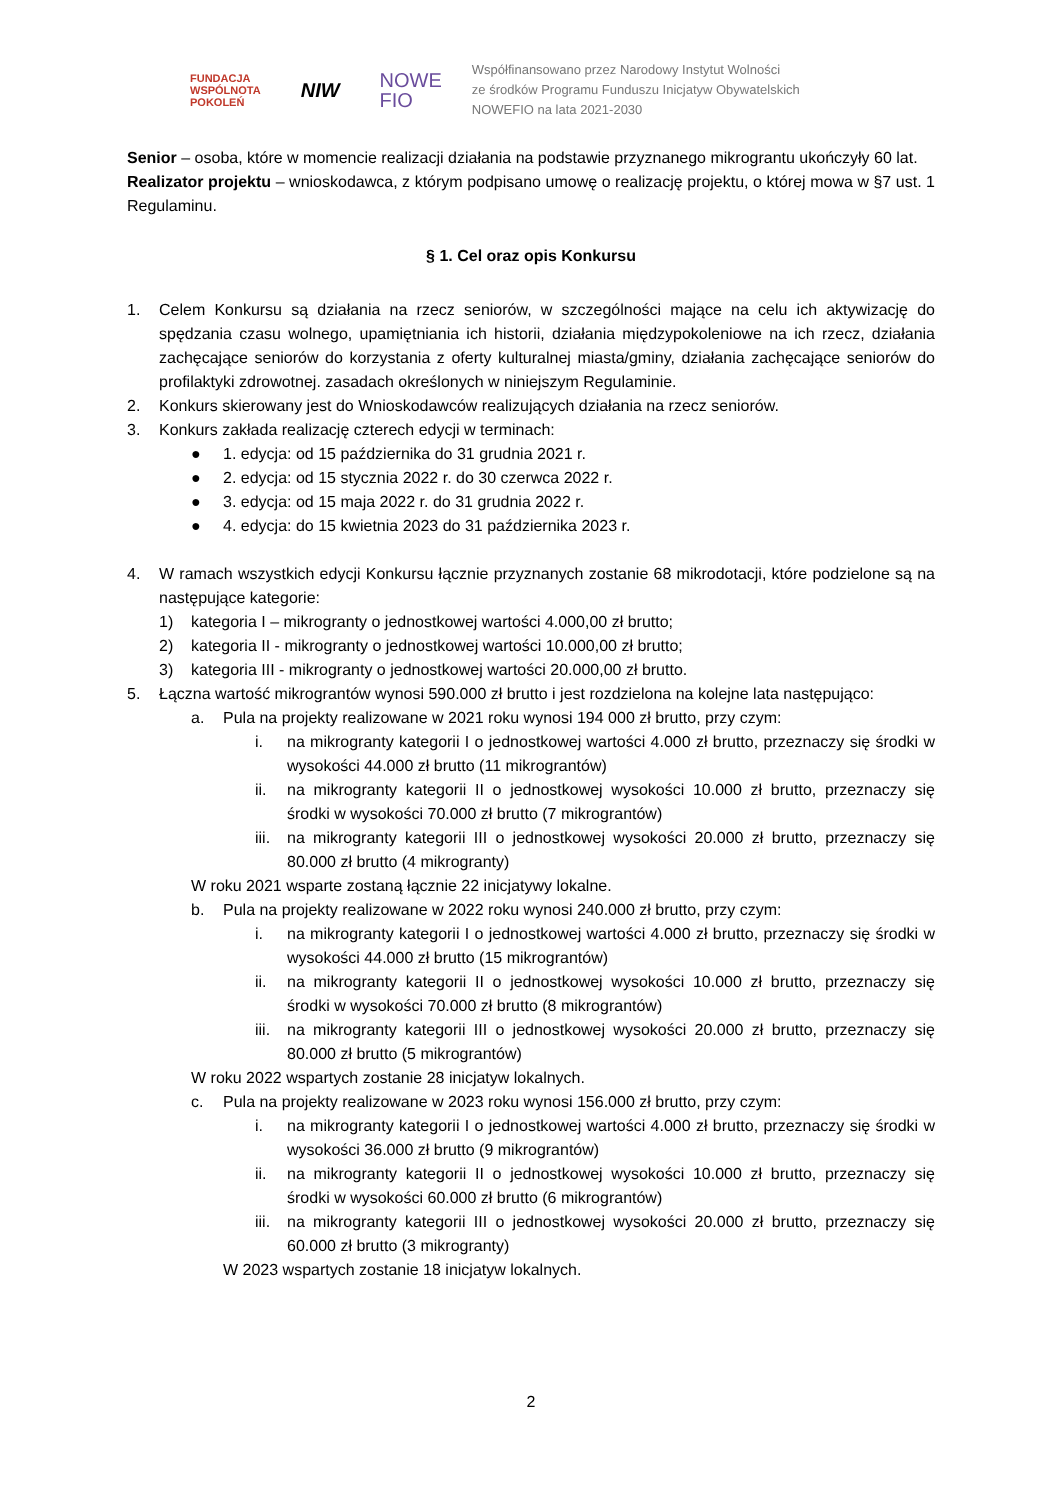FUNDACJA
WSPÓLNOTA
POKOLEŃ
NIW
NOWE
FIO
Współfinansowano przez Narodowy Instytut Wolności
ze środków Programu Funduszu Inicjatyw Obywatelskich
NOWEFIO na lata 2021-2030
Senior – osoba, które w momencie realizacji działania na podstawie przyznanego mikrograntu ukończyły 60 lat.
Realizator projektu – wnioskodawca, z którym podpisano umowę o realizację projektu, o której mowa w §7 ust. 1 Regulaminu.
§ 1. Cel oraz opis Konkursu
1. Celem Konkursu są działania na rzecz seniorów, w szczególności mające na celu ich aktywizację do spędzania czasu wolnego, upamiętniania ich historii, działania międzypokoleniowe na ich rzecz, działania zachęcające seniorów do korzystania z oferty kulturalnej miasta/gminy, działania zachęcające seniorów do profilaktyki zdrowotnej. zasadach określonych w niniejszym Regulaminie.
2. Konkurs skierowany jest do Wnioskodawców realizujących działania na rzecz seniorów.
3. Konkurs zakłada realizację czterech edycji w terminach:
● 1. edycja: od 15 października do 31 grudnia 2021 r.
● 2. edycja: od 15 stycznia 2022 r. do 30 czerwca 2022 r.
● 3. edycja: od 15 maja 2022 r. do 31 grudnia 2022 r.
● 4. edycja: do 15 kwietnia 2023 do 31 października 2023 r.
4. W ramach wszystkich edycji Konkursu łącznie przyznanych zostanie 68 mikrodotacji, które podzielone są na następujące kategorie:
1) kategoria I – mikrogranty o jednostkowej wartości 4.000,00 zł brutto;
2) kategoria II - mikrogranty o jednostkowej wartości 10.000,00 zł brutto;
3) kategoria III - mikrogranty o jednostkowej wartości 20.000,00 zł brutto.
5. Łączna wartość mikrograntów wynosi 590.000 zł brutto i jest rozdzielona na kolejne lata następująco:
a. Pula na projekty realizowane w 2021 roku wynosi 194 000 zł brutto, przy czym:
i. na mikrogranty kategorii I o jednostkowej wartości 4.000 zł brutto, przeznaczy się środki w wysokości 44.000 zł brutto (11 mikrograntów)
ii. na mikrogranty kategorii II o jednostkowej wysokości 10.000 zł brutto, przeznaczy się środki w wysokości 70.000 zł brutto (7 mikrograntów)
iii. na mikrogranty kategorii III o jednostkowej wysokości 20.000 zł brutto, przeznaczy się 80.000 zł brutto (4 mikrogranty)
W roku 2021 wsparte zostaną łącznie 22 inicjatywy lokalne.
b. Pula na projekty realizowane w 2022 roku wynosi 240.000 zł brutto, przy czym:
i. na mikrogranty kategorii I o jednostkowej wartości 4.000 zł brutto, przeznaczy się środki w wysokości 44.000 zł brutto (15 mikrograntów)
ii. na mikrogranty kategorii II o jednostkowej wysokości 10.000 zł brutto, przeznaczy się środki w wysokości 70.000 zł brutto (8 mikrograntów)
iii. na mikrogranty kategorii III o jednostkowej wysokości 20.000 zł brutto, przeznaczy się 80.000 zł brutto (5 mikrograntów)
W roku 2022 wspartych zostanie 28 inicjatyw lokalnych.
c. Pula na projekty realizowane w 2023 roku wynosi 156.000 zł brutto, przy czym:
i. na mikrogranty kategorii I o jednostkowej wartości 4.000 zł brutto, przeznaczy się środki w wysokości 36.000 zł brutto (9 mikrograntów)
ii. na mikrogranty kategorii II o jednostkowej wysokości 10.000 zł brutto, przeznaczy się środki w wysokości 60.000 zł brutto (6 mikrograntów)
iii. na mikrogranty kategorii III o jednostkowej wysokości 20.000 zł brutto, przeznaczy się 60.000 zł brutto (3 mikrogranty)
W 2023 wspartych zostanie 18 inicjatyw lokalnych.
2